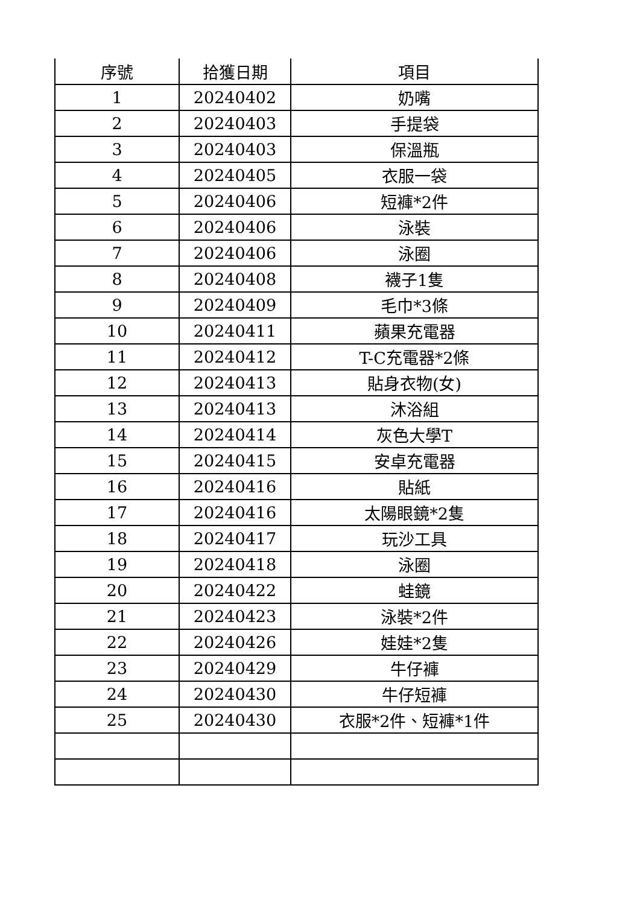| 序號 | 拾獲日期 | 項目 |
| --- | --- | --- |
| 1 | 20240402 | 奶嘴 |
| 2 | 20240403 | 手提袋 |
| 3 | 20240403 | 保溫瓶 |
| 4 | 20240405 | 衣服一袋 |
| 5 | 20240406 | 短褲*2件 |
| 6 | 20240406 | 泳裝 |
| 7 | 20240406 | 泳圈 |
| 8 | 20240408 | 襪子1隻 |
| 9 | 20240409 | 毛巾*3條 |
| 10 | 20240411 | 蘋果充電器 |
| 11 | 20240412 | T-C充電器*2條 |
| 12 | 20240413 | 貼身衣物(女) |
| 13 | 20240413 | 沐浴組 |
| 14 | 20240414 | 灰色大學T |
| 15 | 20240415 | 安卓充電器 |
| 16 | 20240416 | 貼紙 |
| 17 | 20240416 | 太陽眼鏡*2隻 |
| 18 | 20240417 | 玩沙工具 |
| 19 | 20240418 | 泳圈 |
| 20 | 20240422 | 蛙鏡 |
| 21 | 20240423 | 泳裝*2件 |
| 22 | 20240426 | 娃娃*2隻 |
| 23 | 20240429 | 牛仔褲 |
| 24 | 20240430 | 牛仔短褲 |
| 25 | 20240430 | 衣服*2件、短褲*1件 |